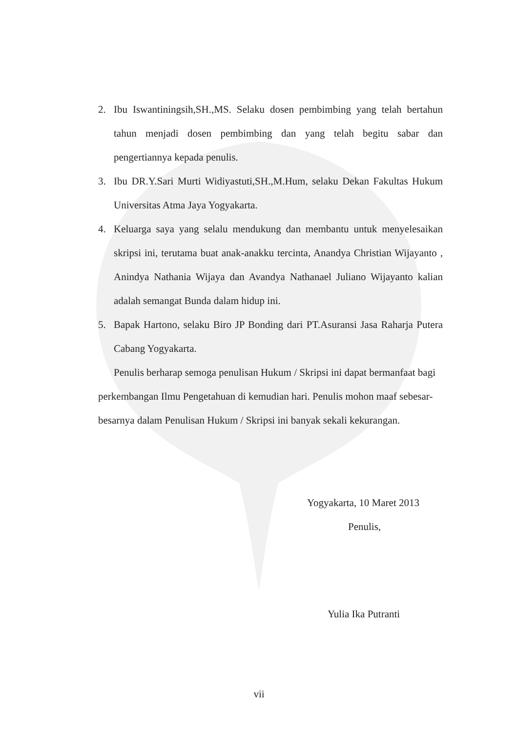2. Ibu Iswantiningsih,SH.,MS. Selaku dosen pembimbing yang telah bertahun tahun menjadi dosen pembimbing dan yang telah begitu sabar dan pengertiannya kepada penulis.
3. Ibu DR.Y.Sari Murti Widiyastuti,SH.,M.Hum, selaku Dekan Fakultas Hukum Universitas Atma Jaya Yogyakarta.
4. Keluarga saya yang selalu mendukung dan membantu untuk menyelesaikan skripsi ini, terutama buat anak-anakku tercinta, Anandya Christian Wijayanto , Anindya Nathania Wijaya dan Avandya Nathanael Juliano Wijayanto kalian adalah semangat Bunda dalam hidup ini.
5. Bapak Hartono, selaku Biro JP Bonding dari PT.Asuransi Jasa Raharja Putera Cabang Yogyakarta.
Penulis berharap semoga penulisan Hukum / Skripsi ini dapat bermanfaat bagi perkembangan Ilmu Pengetahuan di kemudian hari. Penulis mohon maaf sebesar-besarnya dalam Penulisan Hukum / Skripsi ini banyak sekali kekurangan.
Yogyakarta, 10 Maret 2013
Penulis,
Yulia Ika Putranti
vii